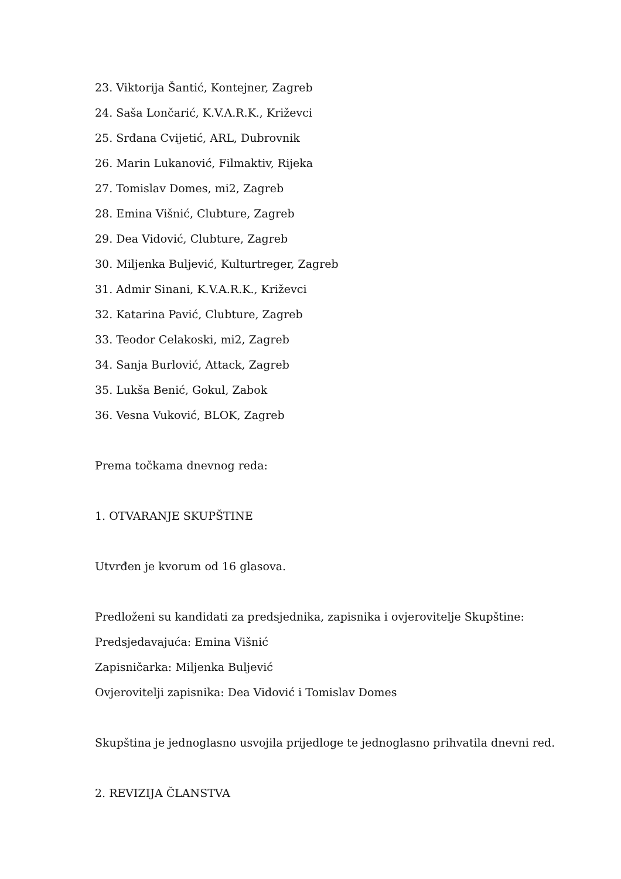23. Viktorija Šantić, Kontejner, Zagreb
24. Saša Lončarić, K.V.A.R.K., Križevci
25. Srđana Cvijetić, ARL, Dubrovnik
26. Marin Lukanović, Filmaktiv, Rijeka
27. Tomislav Domes, mi2, Zagreb
28. Emina Višnić, Clubture, Zagreb
29. Dea Vidović, Clubture, Zagreb
30. Miljenka Buljević, Kulturtreger, Zagreb
31. Admir Sinani, K.V.A.R.K., Križevci
32. Katarina Pavić, Clubture, Zagreb
33. Teodor Celakoski, mi2, Zagreb
34. Sanja Burlović, Attack, Zagreb
35. Lukša Benić, Gokul, Zabok
36. Vesna Vuković, BLOK, Zagreb
Prema točkama dnevnog reda:
1. OTVARANJE SKUPŠTINE
Utvrđen je kvorum od 16 glasova.
Predloženi su kandidati za predsjednika, zapisnika i ovjerovitelje Skupštine:
Predsjedavajuća: Emina Višnić
Zapisničarka: Miljenka Buljević
Ovjerovitelji zapisnika: Dea Vidović i Tomislav Domes
Skupština je jednoglasno usvojila prijedloge te jednoglasno prihvatila dnevni red.
2. REVIZIJA ČLANSTVA